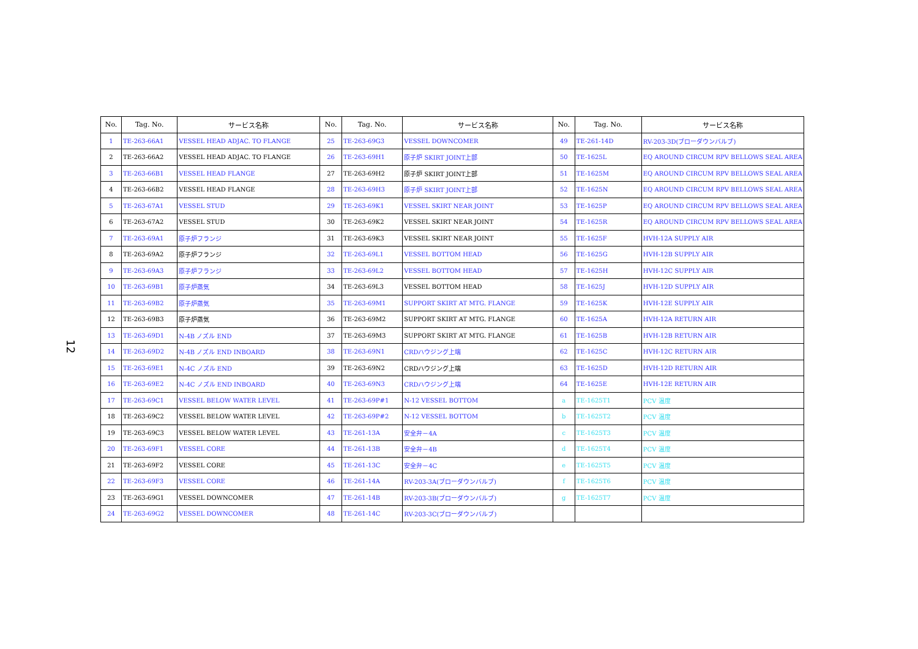12
| No. | Tag. No. | サービス名称 | No. | Tag. No. | サービス名称 | No. | Tag. No. | サービス名称 |
| --- | --- | --- | --- | --- | --- | --- | --- | --- |
| 1 | TE-263-66A1 | VESSEL HEAD ADJAC. TO FLANGE | 25 | TE-263-69G3 | VESSEL DOWNCOMER | 49 | TE-261-14D | RV-203-3D(ブローダウンバルブ) |
| 2 | TE-263-66A2 | VESSEL HEAD ADJAC. TO FLANGE | 26 | TE-263-69H1 | 原子炉 SKIRT JOINT上部 | 50 | TE-1625L | EQ AROUND CIRCUM RPV BELLOWS SEAL AREA |
| 3 | TE-263-66B1 | VESSEL HEAD FLANGE | 27 | TE-263-69H2 | 原子炉 SKIRT JOINT上部 | 51 | TE-1625M | EQ AROUND CIRCUM RPV BELLOWS SEAL AREA |
| 4 | TE-263-66B2 | VESSEL HEAD FLANGE | 28 | TE-263-69H3 | 原子炉 SKIRT JOINT上部 | 52 | TE-1625N | EQ AROUND CIRCUM RPV BELLOWS SEAL AREA |
| 5 | TE-263-67A1 | VESSEL STUD | 29 | TE-263-69K1 | VESSEL SKIRT NEAR JOINT | 53 | TE-1625P | EQ AROUND CIRCUM RPV BELLOWS SEAL AREA |
| 6 | TE-263-67A2 | VESSEL STUD | 30 | TE-263-69K2 | VESSEL SKIRT NEAR JOINT | 54 | TE-1625R | EQ AROUND CIRCUM RPV BELLOWS SEAL AREA |
| 7 | TE-263-69A1 | 原子炉フランジ | 31 | TE-263-69K3 | VESSEL SKIRT NEAR JOINT | 55 | TE-1625F | HVH-12A SUPPLY AIR |
| 8 | TE-263-69A2 | 原子炉フランジ | 32 | TE-263-69L1 | VESSEL BOTTOM HEAD | 56 | TE-1625G | HVH-12B SUPPLY AIR |
| 9 | TE-263-69A3 | 原子炉フランジ | 33 | TE-263-69L2 | VESSEL BOTTOM HEAD | 57 | TE-1625H | HVH-12C SUPPLY AIR |
| 10 | TE-263-69B1 | 原子炉蒸気 | 34 | TE-263-69L3 | VESSEL BOTTOM HEAD | 58 | TE-1625J | HVH-12D SUPPLY AIR |
| 11 | TE-263-69B2 | 原子炉蒸気 | 35 | TE-263-69M1 | SUPPORT SKIRT AT MTG. FLANGE | 59 | TE-1625K | HVH-12E SUPPLY AIR |
| 12 | TE-263-69B3 | 原子炉蒸気 | 36 | TE-263-69M2 | SUPPORT SKIRT AT MTG. FLANGE | 60 | TE-1625A | HVH-12A RETURN AIR |
| 13 | TE-263-69D1 | N-4B ノズル END | 37 | TE-263-69M3 | SUPPORT SKIRT AT MTG. FLANGE | 61 | TE-1625B | HVH-12B RETURN AIR |
| 14 | TE-263-69D2 | N-4B ノズル END INBOARD | 38 | TE-263-69N1 | CRDハウジング上端 | 62 | TE-1625C | HVH-12C RETURN AIR |
| 15 | TE-263-69E1 | N-4C ノズル END | 39 | TE-263-69N2 | CRDハウジング上端 | 63 | TE-1625D | HVH-12D RETURN AIR |
| 16 | TE-263-69E2 | N-4C ノズル END INBOARD | 40 | TE-263-69N3 | CRDハウジング上端 | 64 | TE-1625E | HVH-12E RETURN AIR |
| 17 | TE-263-69C1 | VESSEL BELOW WATER LEVEL | 41 | TE-263-69P#1 | N-12 VESSEL BOTTOM | a | TE-1625T1 | PCV 温度 |
| 18 | TE-263-69C2 | VESSEL BELOW WATER LEVEL | 42 | TE-263-69P#2 | N-12 VESSEL BOTTOM | b | TE-1625T2 | PCV 温度 |
| 19 | TE-263-69C3 | VESSEL BELOW WATER LEVEL | 43 | TE-261-13A | 安全弁－4A | c | TE-1625T3 | PCV 温度 |
| 20 | TE-263-69F1 | VESSEL CORE | 44 | TE-261-13B | 安全弁－4B | d | TE-1625T4 | PCV 温度 |
| 21 | TE-263-69F2 | VESSEL CORE | 45 | TE-261-13C | 安全弁－4C | e | TE-1625T5 | PCV 温度 |
| 22 | TE-263-69F3 | VESSEL CORE | 46 | TE-261-14A | RV-203-3A(ブローダウンバルブ) | f | TE-1625T6 | PCV 温度 |
| 23 | TE-263-69G1 | VESSEL DOWNCOMER | 47 | TE-261-14B | RV-203-3B(ブローダウンバルブ) | g | TE-1625T7 | PCV 温度 |
| 24 | TE-263-69G2 | VESSEL DOWNCOMER | 48 | TE-261-14C | RV-203-3C(ブローダウンバルブ) | | | |